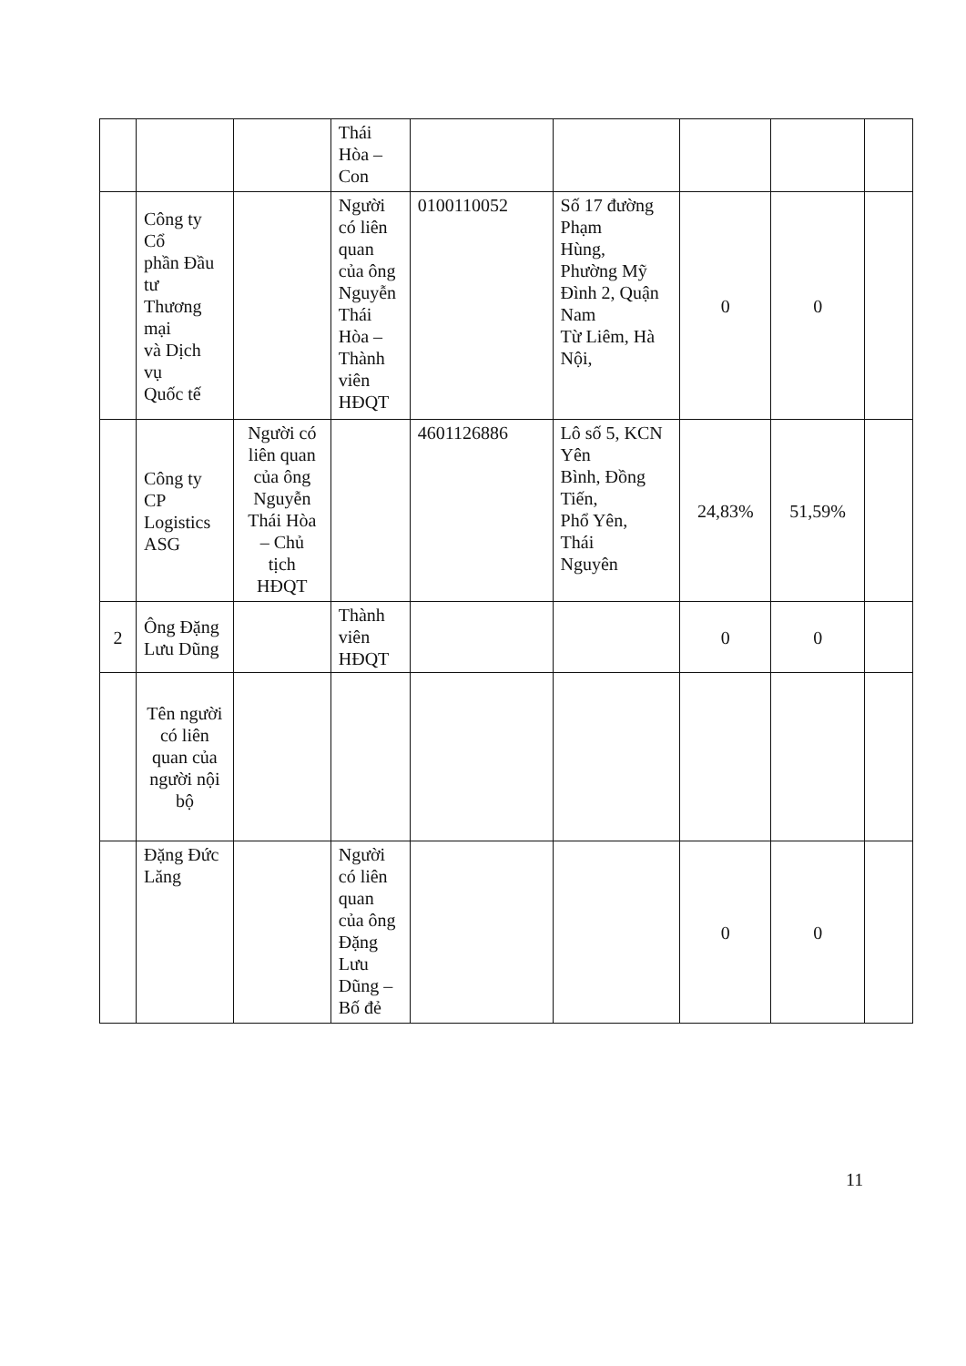| | | | Thái Hòa – Con | | | | | |
| | Công ty Cổ phần Đầu tư Thương mại và Dịch vụ Quốc tế | | Người có liên quan của ông Nguyễn Thái Hòa – Thành viên HĐQT | 0100110052 | Số 17 đường Phạm Hùng, Phường Mỹ Đình 2, Quận Nam Từ Liêm, Hà Nội, | 0 | 0 | |
| | Công ty CP Logistics ASG | Người có liên quan của ông Nguyễn Thái Hòa – Chủ tịch HĐQT | | 4601126886 | Lô số 5, KCN Yên Bình, Đồng Tiến, Phổ Yên, Thái Nguyên | 24,83% | 51,59% | |
| 2 | Ông Đặng Lưu Dũng | | Thành viên HĐQT | | | 0 | 0 | |
| | Tên người có liên quan của người nội bộ | | | | | | | |
| | Đặng Đức Lăng | | Người có liên quan của ông Đặng Lưu Dũng – Bố đẻ | | | 0 | 0 | |
11